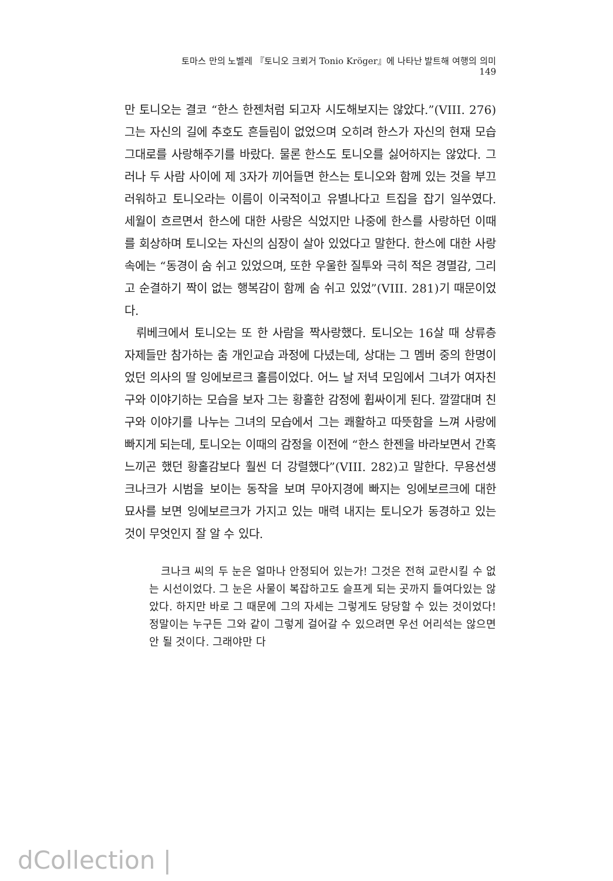토마스 만의 노벨레 『토니오 크뢰거 Tonio Kröger』에 나타난 발트해 여행의 의미 149
만 토니오는 결코 “한스 한젠처럼 되고자 시도해보지는 않았다.”(VIII. 276) 그는 자신의 길에 추호도 흔들림이 없었으며 오히려 한스가 자신의 현재 모습 그대로를 사랑해주기를 바랐다. 물론 한스도 토니오를 싫어하지는 않았다. 그러나 두 사람 사이에 제 3자가 끼어들면 한스는 토니오와 함께 있는 것을 부끄러워하고 토니오라는 이름이 이국적이고 유별나다고 트집을 잡기 일쑤였다. 세월이 흐르면서 한스에 대한 사랑은 식었지만 나중에 한스를 사랑하던 이때를 회상하며 토니오는 자신의 심장이 살아 있었다고 말한다. 한스에 대한 사랑 속에는 “동경이 숨 쉬고 있었으며, 또한 우울한 질투와 극히 적은 경멸감, 그리고 순결하기 짝이 없는 행복감이 함께 숨 쉬고 있었”(VIII. 281)기 때문이었다.
뤼베크에서 토니오는 또 한 사람을 짝사랑했다. 토니오는 16살 때 상류층 자제들만 참가하는 춤 개인교습 과정에 다녔는데, 상대는 그 멤버 중의 한명이었던 의사의 딸 잉에보르크 홀름이었다. 어느 날 저녁 모임에서 그녀가 여자친구와 이야기하는 모습을 보자 그는 황홀한 감정에 휩싸이게 된다. 깔깔대며 친구와 이야기를 나누는 그녀의 모습에서 그는 쾌활하고 따뜻함을 느껴 사랑에 빠지게 되는데, 토니오는 이때의 감정을 이전에 “한스 한젠을 바라보면서 간혹 느끼곤 했던 황홀감보다 훨씬 더 강렬했다”(VIII. 282)고 말한다. 무용선생 크나크가 시범을 보이는 동작을 보며 무아지경에 빠지는 잉에보르크에 대한 묘사를 보면 잉에보르크가 가지고 있는 매력 내지는 토니오가 동경하고 있는 것이 무엇인지 잘 알 수 있다.
크나크 씨의 두 눈은 얼마나 안정되어 있는가! 그것은 전혀 교란시킬 수 없는 시선이었다. 그 눈은 사물이 복잡하고도 슬프게 되는 곳까지 들여다있는 않았다. 하지만 바로 그 때문에 그의 자세는 그렇게도 당당할 수 있는 것이었다! 정말이는 누구든 그와 같이 그렇게 걸어갈 수 있으려면 우선 어리석는 않으면 안 될 것이다. 그래야만 다
dCollection |